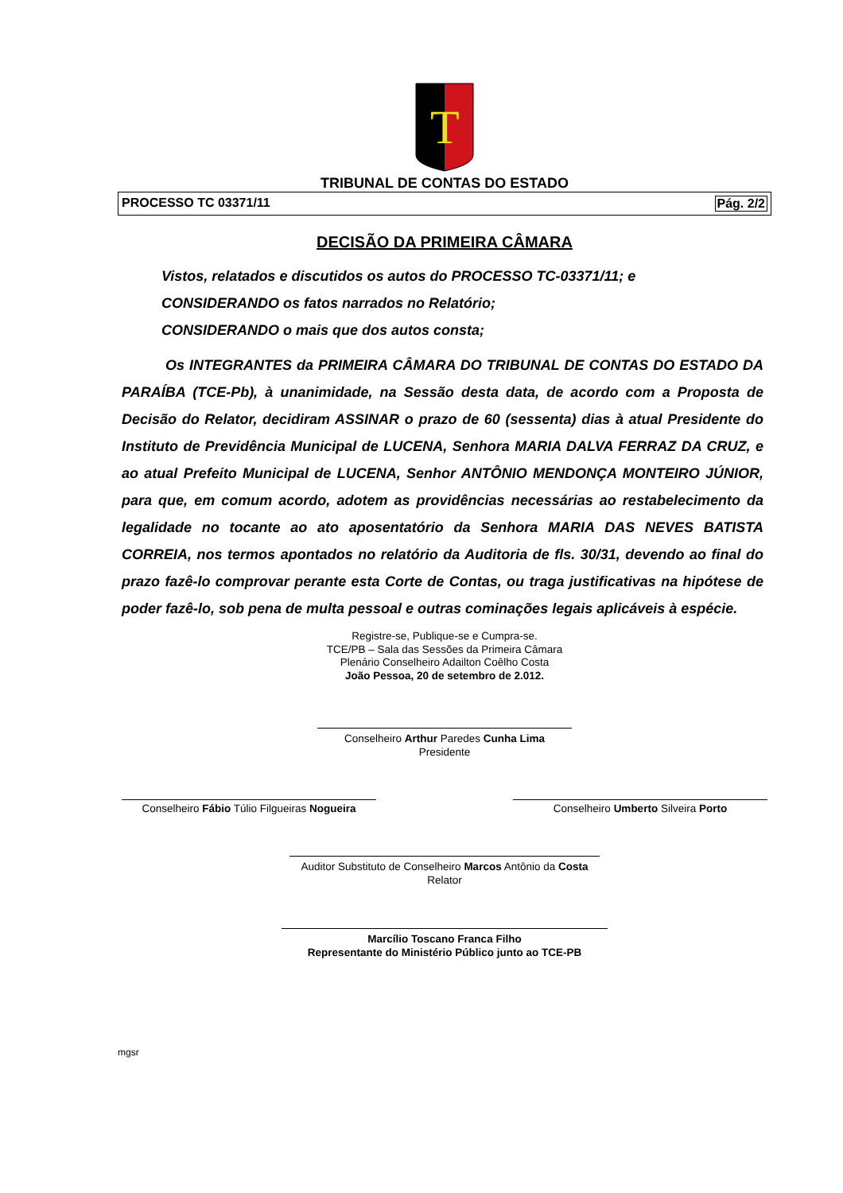T
TRIBUNAL DE CONTAS DO ESTADO
PROCESSO TC 03371/11 Pág. 2/2
DECISÃO DA PRIMEIRA CÂMARA
Vistos, relatados e discutidos os autos do PROCESSO TC-03371/11; e
CONSIDERANDO os fatos narrados no Relatório;
CONSIDERANDO o mais que dos autos consta;
Os INTEGRANTES da PRIMEIRA CÂMARA DO TRIBUNAL DE CONTAS DO ESTADO DA PARAÍBA (TCE-Pb), à unanimidade, na Sessão desta data, de acordo com a Proposta de Decisão do Relator, decidiram ASSINAR o prazo de 60 (sessenta) dias à atual Presidente do Instituto de Previdência Municipal de LUCENA, Senhora MARIA DALVA FERRAZ DA CRUZ, e ao atual Prefeito Municipal de LUCENA, Senhor ANTÔNIO MENDONÇA MONTEIRO JÚNIOR, para que, em comum acordo, adotem as providências necessárias ao restabelecimento da legalidade no tocante ao ato aposentatório da Senhora MARIA DAS NEVES BATISTA CORREIA, nos termos apontados no relatório da Auditoria de fls. 30/31, devendo ao final do prazo fazê-lo comprovar perante esta Corte de Contas, ou traga justificativas na hipótese de poder fazê-lo, sob pena de multa pessoal e outras cominações legais aplicáveis à espécie.
Registre-se, Publique-se e Cumpra-se.
TCE/PB – Sala das Sessões da Primeira Câmara
Plenário Conselheiro Adailton Coêlho Costa
João Pessoa, 20 de setembro de 2.012.
Conselheiro Arthur Paredes Cunha Lima
Presidente
Conselheiro Fábio Túlio Filgueiras Nogueira
Conselheiro Umberto Silveira Porto
Auditor Substituto de Conselheiro Marcos Antônio da Costa
Relator
Marcílio Toscano Franca Filho
Representante do Ministério Público junto ao TCE-PB
mgsr